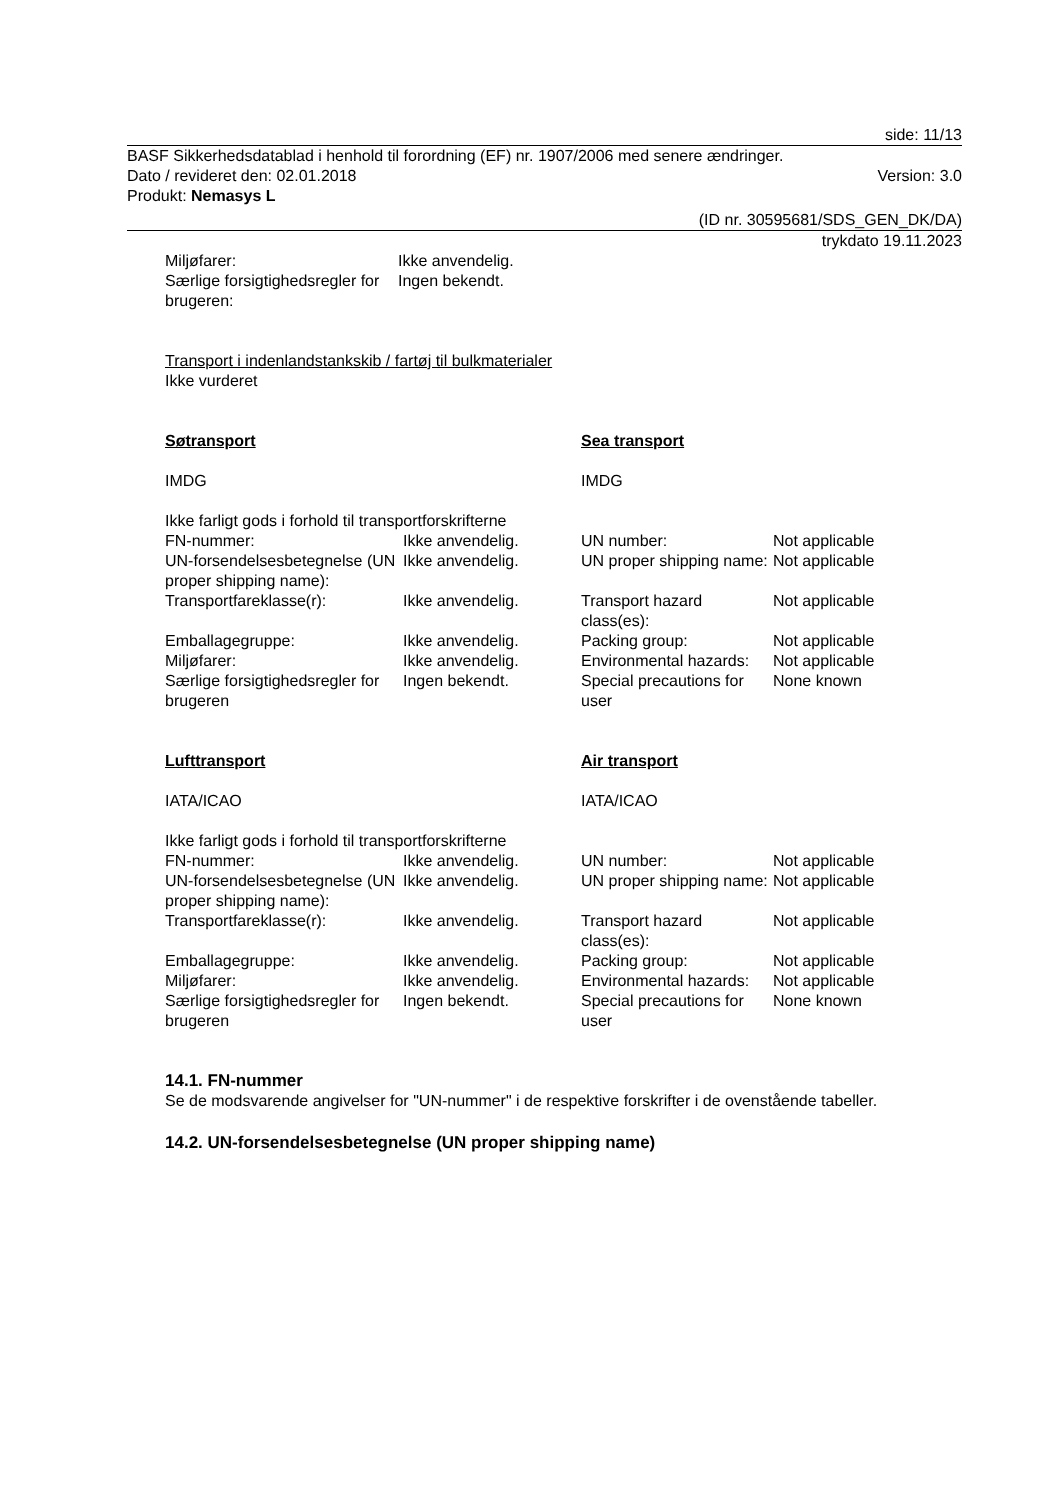side: 11/13
BASF Sikkerhedsdatablad i henhold til forordning (EF) nr. 1907/2006 med senere ændringer.
Dato / revideret den: 02.01.2018 Version: 3.0
Produkt: Nemasys L
(ID nr. 30595681/SDS_GEN_DK/DA)
trykdato 19.11.2023
| Miljøfarer: | Ikke anvendelig. |
| Særlige forsigtighedsregler for brugeren: | Ingen bekendt. |
Transport i indenlandstankskib / fartøj til bulkmaterialer
Ikke vurderet
| Søtransport | | Sea transport | |
| IMDG | | IMDG | |
| Ikke farligt gods i forhold til transportforskrifterne | | | |
| FN-nummer: | Ikke anvendelig. | UN number: | Not applicable |
| UN-forsendelsesbetegnelse (UN proper shipping name): | Ikke anvendelig. | UN proper shipping name: | Not applicable |
| Transportfareklasse(r): | Ikke anvendelig. | Transport hazard class(es): | Not applicable |
| Emballagegruppe: | Ikke anvendelig. | Packing group: | Not applicable |
| Miljøfarer: | Ikke anvendelig. | Environmental hazards: | Not applicable |
| Særlige forsigtighedsregler for brugeren | Ingen bekendt. | Special precautions for user | None known |
| Lufttransport | | Air transport | |
| IATA/ICAO | | IATA/ICAO | |
| Ikke farligt gods i forhold til transportforskrifterne | | | |
| FN-nummer: | Ikke anvendelig. | UN number: | Not applicable |
| UN-forsendelsesbetegnelse (UN proper shipping name): | Ikke anvendelig. | UN proper shipping name: | Not applicable |
| Transportfareklasse(r): | Ikke anvendelig. | Transport hazard class(es): | Not applicable |
| Emballagegruppe: | Ikke anvendelig. | Packing group: | Not applicable |
| Miljøfarer: | Ikke anvendelig. | Environmental hazards: | Not applicable |
| Særlige forsigtighedsregler for brugeren | Ingen bekendt. | Special precautions for user | None known |
14.1. FN-nummer
Se de modsvarende angivelser for "UN-nummer" i de respektive forskrifter i de ovenstående tabeller.
14.2. UN-forsendelsesbetegnelse (UN proper shipping name)